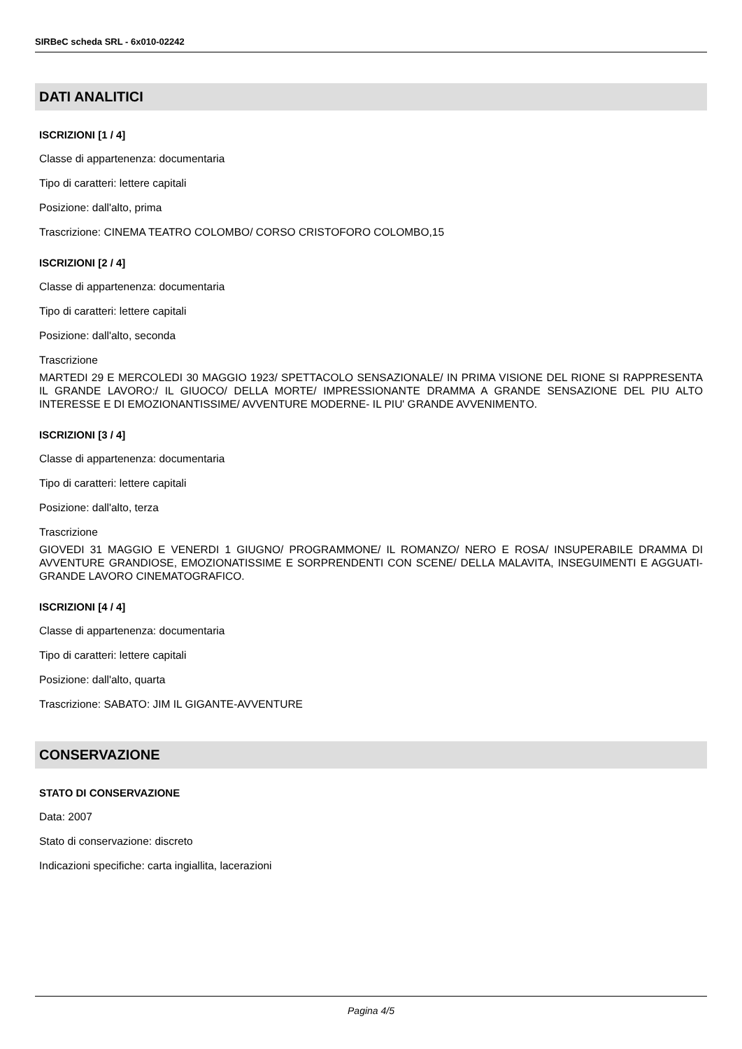SIRBeC scheda SRL - 6x010-02242
DATI ANALITICI
ISCRIZIONI [1 / 4]
Classe di appartenenza: documentaria
Tipo di caratteri: lettere capitali
Posizione: dall'alto, prima
Trascrizione: CINEMA TEATRO COLOMBO/ CORSO CRISTOFORO COLOMBO,15
ISCRIZIONI [2 / 4]
Classe di appartenenza: documentaria
Tipo di caratteri: lettere capitali
Posizione: dall'alto, seconda
Trascrizione
MARTEDI 29 E MERCOLEDI 30 MAGGIO 1923/ SPETTACOLO SENSAZIONALE/ IN PRIMA VISIONE DEL RIONE SI RAPPRESENTA IL GRANDE LAVORO:/ IL GIUOCO/ DELLA MORTE/ IMPRESSIONANTE DRAMMA A GRANDE SENSAZIONE DEL PIU ALTO INTERESSE E DI EMOZIONANTISSIME/ AVVENTURE MODERNE- IL PIU' GRANDE AVVENIMENTO.
ISCRIZIONI [3 / 4]
Classe di appartenenza: documentaria
Tipo di caratteri: lettere capitali
Posizione: dall'alto, terza
Trascrizione
GIOVEDI 31 MAGGIO E VENERDI 1 GIUGNO/ PROGRAMMONE/ IL ROMANZO/ NERO E ROSA/ INSUPERABILE DRAMMA DI AVVENTURE GRANDIOSE, EMOZIONATISSIME E SORPRENDENTI CON SCENE/ DELLA MALAVITA, INSEGUIMENTI E AGGUATI- GRANDE LAVORO CINEMATOGRAFICO.
ISCRIZIONI [4 / 4]
Classe di appartenenza: documentaria
Tipo di caratteri: lettere capitali
Posizione: dall'alto, quarta
Trascrizione: SABATO: JIM IL GIGANTE-AVVENTURE
CONSERVAZIONE
STATO DI CONSERVAZIONE
Data: 2007
Stato di conservazione: discreto
Indicazioni specifiche: carta ingiallita, lacerazioni
Pagina 4/5